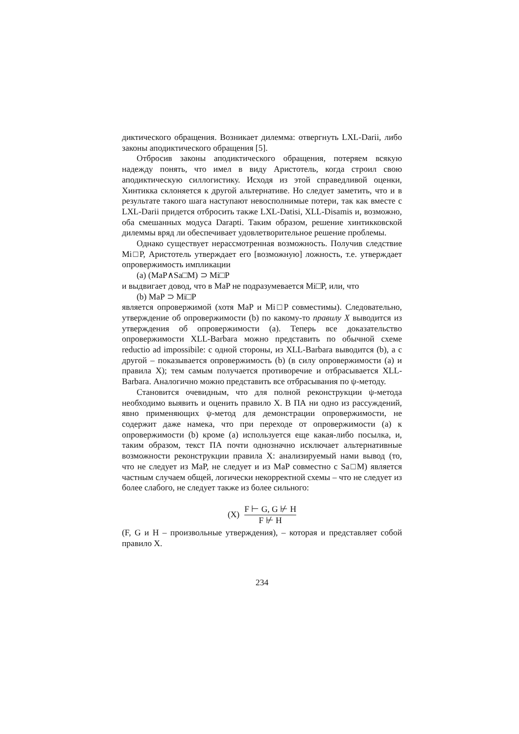диктического обращения. Возникает дилемма: отвергнуть LXL-Darii, либо законы аподиктического обращения [5].
Отбросив законы аподиктического обращения, потеряем всякую надежду понять, что имел в виду Аристотель, когда строил свою аподиктическую силлогистику. Исходя из этой справедливой оценки, Хинтикка склоняется к другой альтернативе. Но следует заметить, что и в результате такого шага наступают невосполнимые потери, так как вместе с LXL-Darii придется отбросить также LXL-Datisi, XLL-Disamis и, возможно, оба смешанных модуса Darapti. Таким образом, решение хинтикковской дилеммы вряд ли обеспечивает удовлетворительное решение проблемы.
Однако существует нерассмотренная возможность. Получив следствие Mi□P, Аристотель утверждает его [возможную] ложность, т.е. утверждает опровержимость импликации
(a) (MaP∧Sa□M) ⊃ Mi□P
и выдвигает довод, что в MaP не подразумевается Mi□P, или, что
(b) MaP ⊃ Mi□P
является опровержимой (хотя MaP и Mi□P совместимы). Следовательно, утверждение об опровержимости (b) по какому-то правилу X выводится из утверждения об опровержимости (a). Теперь все доказательство опровержимости XLL-Barbara можно представить по обычной схеме reductio ad impossibile: с одной стороны, из XLL-Barbara выводится (b), а с другой – показывается опровержимость (b) (в силу опровержимости (a) и правила X); тем самым получается противоречие и отбрасывается XLL-Barbara. Аналогично можно представить все отбрасывания по ψ-методу.
Становится очевидным, что для полной реконструкции ψ-метода необходимо выявить и оценить правило X. В ПА ни одно из рассуждений, явно применяющих ψ-метод для демонстрации опровержимости, не содержит даже намека, что при переходе от опровержимости (a) к опровержимости (b) кроме (a) используется еще какая-либо посылка, и, таким образом, текст ПА почти однозначно исключает альтернативные возможности реконструкции правила X: анализируемый нами вывод (то, что не следует из MaP, не следует и из MaP совместно с Sa□M) является частным случаем общей, логически некорректной схемы – что не следует из более слабого, не следует также из более сильного:
(X) F ⊢ G, G ⊬ H F ⊬ H
(F, G и H – произвольные утверждения), – которая и представляет собой правило X.
234